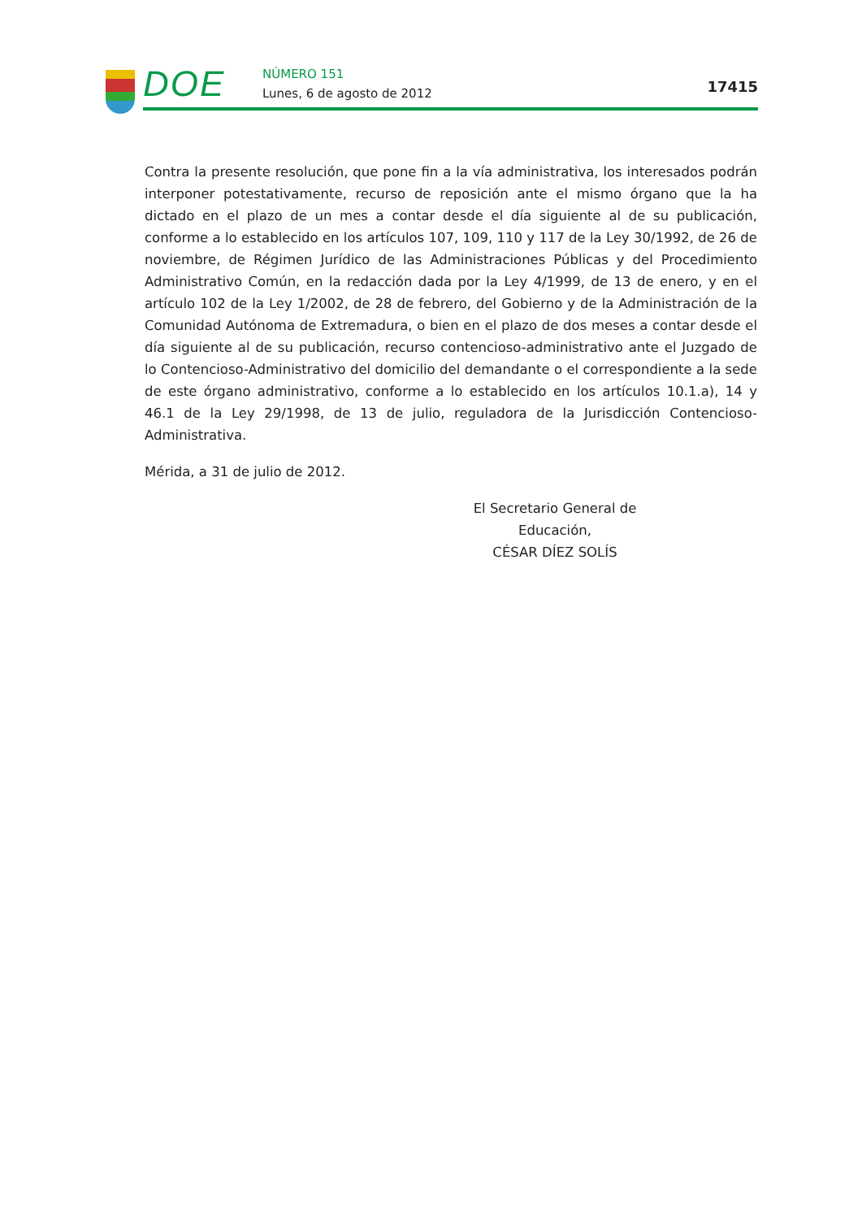DOE NÚMERO 151
Lunes, 6 de agosto de 2012 17415
Contra la presente resolución, que pone fin a la vía administrativa, los interesados podrán interponer potestativamente, recurso de reposición ante el mismo órgano que la ha dictado en el plazo de un mes a contar desde el día siguiente al de su publicación, conforme a lo establecido en los artículos 107, 109, 110 y 117 de la Ley 30/1992, de 26 de noviembre, de Régimen Jurídico de las Administraciones Públicas y del Procedimiento Administrativo Común, en la redacción dada por la Ley 4/1999, de 13 de enero, y en el artículo 102 de la Ley 1/2002, de 28 de febrero, del Gobierno y de la Administración de la Comunidad Autónoma de Extremadura, o bien en el plazo de dos meses a contar desde el día siguiente al de su publicación, recurso contencioso-administrativo ante el Juzgado de lo Contencioso-Administrativo del domicilio del demandante o el correspondiente a la sede de este órgano administrativo, conforme a lo establecido en los artículos 10.1.a), 14 y 46.1 de la Ley 29/1998, de 13 de julio, reguladora de la Jurisdicción Contencioso-Administrativa.
Mérida, a 31 de julio de 2012.
El Secretario General de Educación,
CÉSAR DÍEZ SOLÍS